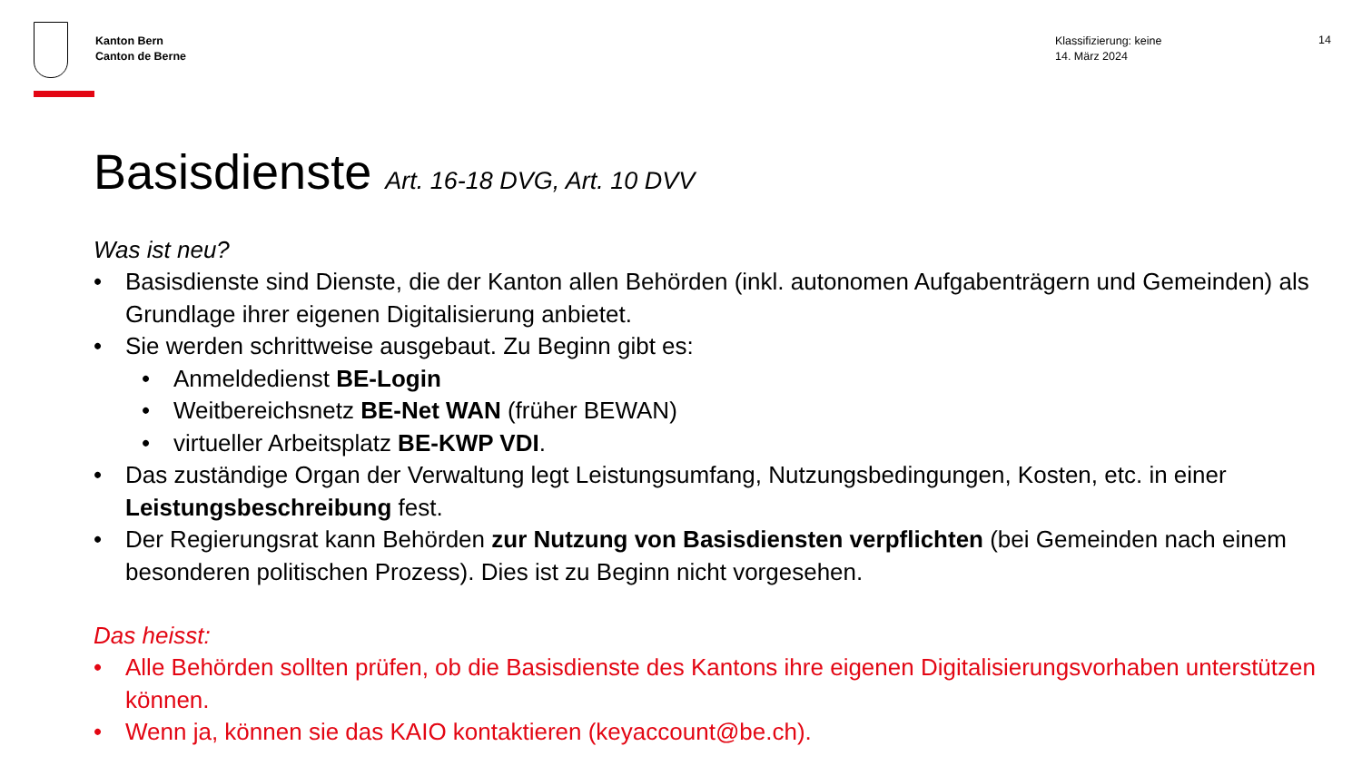Kanton Bern
Canton de Berne
Klassifizierung: keine
14. März 2024
14
Basisdienste Art. 16-18 DVG, Art. 10 DVV
Was ist neu?
• Basisdienste sind Dienste, die der Kanton allen Behörden (inkl. autonomen Aufgabenträgern und Gemeinden) als Grundlage ihrer eigenen Digitalisierung anbietet.
• Sie werden schrittweise ausgebaut. Zu Beginn gibt es:
• Anmeldedienst BE-Login
• Weitbereichsnetz BE-Net WAN (früher BEWAN)
• virtueller Arbeitsplatz BE-KWP VDI.
• Das zuständige Organ der Verwaltung legt Leistungsumfang, Nutzungsbedingungen, Kosten, etc. in einer Leistungsbeschreibung fest.
• Der Regierungsrat kann Behörden zur Nutzung von Basisdiensten verpflichten (bei Gemeinden nach einem besonderen politischen Prozess). Dies ist zu Beginn nicht vorgesehen.
Das heisst:
• Alle Behörden sollten prüfen, ob die Basisdienste des Kantons ihre eigenen Digitalisierungsvorhaben unterstützen können.
• Wenn ja, können sie das KAIO kontaktieren (keyaccount@be.ch).